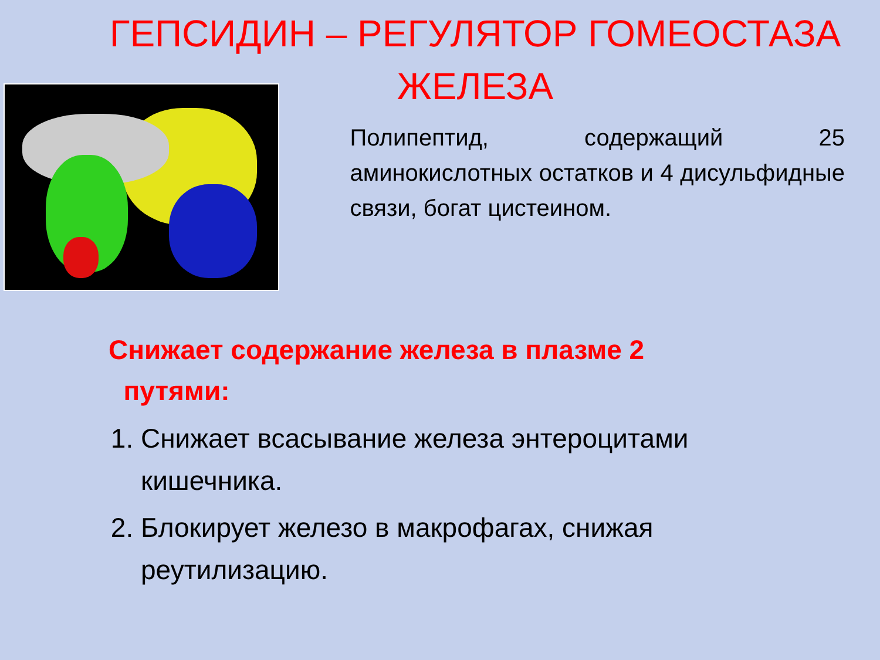ГЕПСИДИН – РЕГУЛЯТОР ГОМЕОСТАЗА ЖЕЛЕЗА
Полипептид, содержащий 25 аминокислотных остатков и 4 дисульфидные связи, богат цистеином.
Снижает содержание железа в плазме 2
путями:
1. Снижает всасывание железа энтероцитами кишечника.
2. Блокирует железо в макрофагах, снижая реутилизацию.